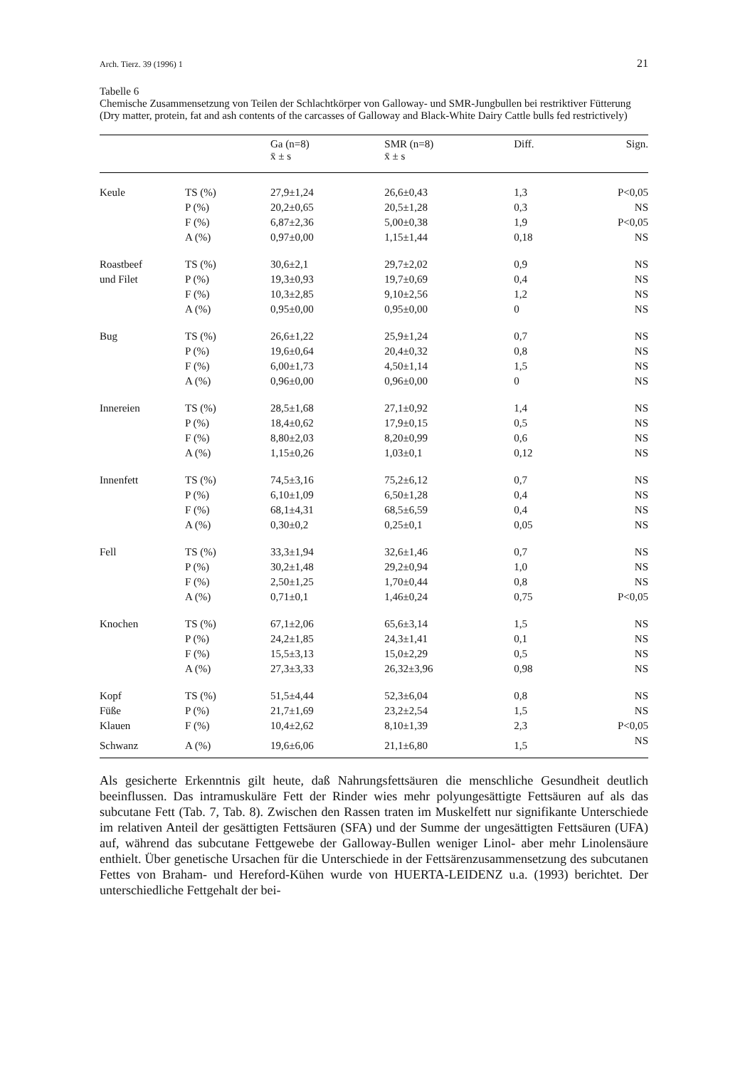Arch. Tierz. 39 (1996) 1 21
Tabelle 6
Chemische Zusammensetzung von Teilen der Schlachtkörper von Galloway- und SMR-Jungbullen bei restriktiver Fütterung (Dry matter, protein, fat and ash contents of the carcasses of Galloway and Black-White Dairy Cattle bulls fed restrictively)
| | | Ga (n=8) x̄ ± s | SMR (n=8) x̄ ± s | Diff. | Sign. |
| --- | --- | --- | --- | --- | --- |
| Keule | TS (%) | 27,9±1,24 | 26,6±0,43 | 1,3 | P<0,05 |
| | P (%) | 20,2±0,65 | 20,5±1,28 | 0,3 | NS |
| | F (%) | 6,87±2,36 | 5,00±0,38 | 1,9 | P<0,05 |
| | A (%) | 0,97±0,00 | 1,15±1,44 | 0,18 | NS |
| Roastbeef | TS (%) | 30,6±2,1 | 29,7±2,02 | 0,9 | NS |
| und Filet | P (%) | 19,3±0,93 | 19,7±0,69 | 0,4 | NS |
| | F (%) | 10,3±2,85 | 9,10±2,56 | 1,2 | NS |
| | A (%) | 0,95±0,00 | 0,95±0,00 | 0 | NS |
| Bug | TS (%) | 26,6±1,22 | 25,9±1,24 | 0,7 | NS |
| | P (%) | 19,6±0,64 | 20,4±0,32 | 0,8 | NS |
| | F (%) | 6,00±1,73 | 4,50±1,14 | 1,5 | NS |
| | A (%) | 0,96±0,00 | 0,96±0,00 | 0 | NS |
| Innereien | TS (%) | 28,5±1,68 | 27,1±0,92 | 1,4 | NS |
| | P (%) | 18,4±0,62 | 17,9±0,15 | 0,5 | NS |
| | F (%) | 8,80±2,03 | 8,20±0,99 | 0,6 | NS |
| | A (%) | 1,15±0,26 | 1,03±0,1 | 0,12 | NS |
| Innenfett | TS (%) | 74,5±3,16 | 75,2±6,12 | 0,7 | NS |
| | P (%) | 6,10±1,09 | 6,50±1,28 | 0,4 | NS |
| | F (%) | 68,1±4,31 | 68,5±6,59 | 0,4 | NS |
| | A (%) | 0,30±0,2 | 0,25±0,1 | 0,05 | NS |
| Fell | TS (%) | 33,3±1,94 | 32,6±1,46 | 0,7 | NS |
| | P (%) | 30,2±1,48 | 29,2±0,94 | 1,0 | NS |
| | F (%) | 2,50±1,25 | 1,70±0,44 | 0,8 | NS |
| | A (%) | 0,71±0,1 | 1,46±0,24 | 0,75 | P<0,05 |
| Knochen | TS (%) | 67,1±2,06 | 65,6±3,14 | 1,5 | NS |
| | P (%) | 24,2±1,85 | 24,3±1,41 | 0,1 | NS |
| | F (%) | 15,5±3,13 | 15,0±2,29 | 0,5 | NS |
| | A (%) | 27,3±3,33 | 26,32±3,96 | 0,98 | NS |
| Kopf | TS (%) | 51,5±4,44 | 52,3±6,04 | 0,8 | NS |
| Füße | P (%) | 21,7±1,69 | 23,2±2,54 | 1,5 | NS |
| Klauen | F (%) | 10,4±2,62 | 8,10±1,39 | 2,3 | P<0,05 |
| Schwanz | A (%) | 19,6±6,06 | 21,1±6,80 | 1,5 | NS |
Als gesicherte Erkenntnis gilt heute, daß Nahrungsfettsäuren die menschliche Gesundheit deutlich beeinflussen. Das intramuskuläre Fett der Rinder wies mehr polyungesättigte Fettsäuren auf als das subcutane Fett (Tab. 7, Tab. 8). Zwischen den Rassen traten im Muskelfett nur signifikante Unterschiede im relativen Anteil der gesättigten Fettsäuren (SFA) und der Summe der ungesättigten Fettsäuren (UFA) auf, während das subcutane Fettgewebe der Galloway-Bullen weniger Linol- aber mehr Linolensäure enthielt. Über genetische Ursachen für die Unterschiede in der Fettsärenzusammensetzung des subcutanen Fettes von Braham- und Hereford-Kühen wurde von HUERTA-LEIDENZ u.a. (1993) berichtet. Der unterschiedliche Fettgehalt der bei-